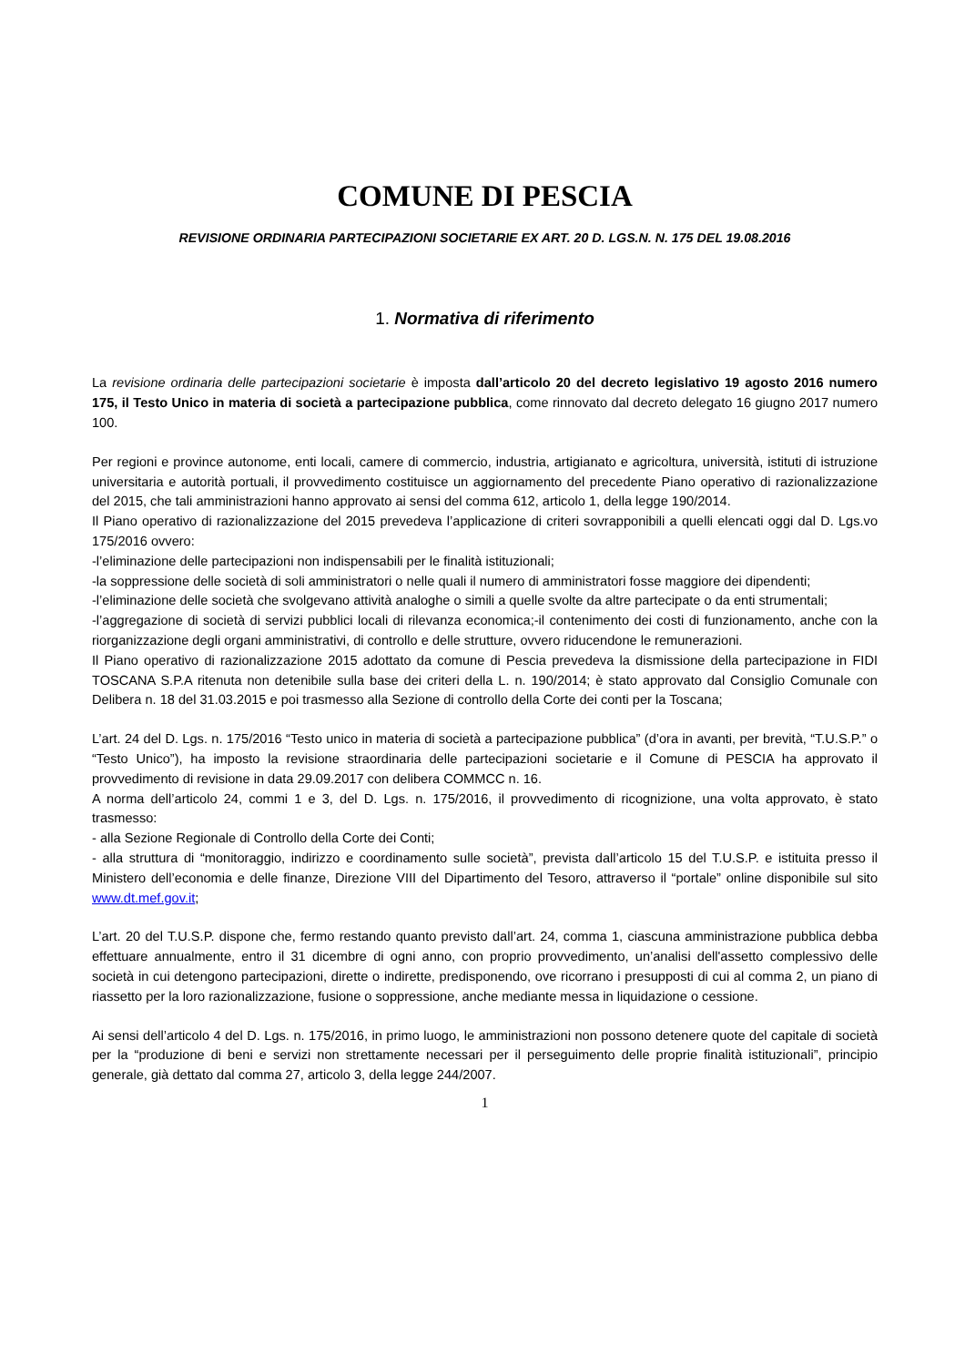COMUNE DI PESCIA
REVISIONE ORDINARIA PARTECIPAZIONI SOCIETARIE EX ART. 20 D. LGS.N. N. 175 DEL 19.08.2016
1. Normativa di riferimento
La revisione ordinaria delle partecipazioni societarie è imposta dall’articolo 20 del decreto legislativo 19 agosto 2016 numero 175, il Testo Unico in materia di società a partecipazione pubblica, come rinnovato dal decreto delegato 16 giugno 2017 numero 100.
Per regioni e province autonome, enti locali, camere di commercio, industria, artigianato e agricoltura, università, istituti di istruzione universitaria e autorità portuali, il provvedimento costituisce un aggiornamento del precedente Piano operativo di razionalizzazione del 2015, che tali amministrazioni hanno approvato ai sensi del comma 612, articolo 1, della legge 190/2014.
Il Piano operativo di razionalizzazione del 2015 prevedeva l’applicazione di criteri sovrapponibili a quelli elencati oggi dal D. Lgs.vo 175/2016 ovvero:
-l’eliminazione delle partecipazioni non indispensabili per le finalità istituzionali;
-la soppressione delle società di soli amministratori o nelle quali il numero di amministratori fosse maggiore dei dipendenti;
-l’eliminazione delle società che svolgevano attività analoghe o simili a quelle svolte da altre partecipate o da enti strumentali;
-l’aggregazione di società di servizi pubblici locali di rilevanza economica;-il contenimento dei costi di funzionamento, anche con la riorganizzazione degli organi amministrativi, di controllo e delle strutture, ovvero riducendone le remunerazioni.
Il Piano operativo di razionalizzazione 2015 adottato da comune di Pescia prevedeva la dismissione della partecipazione in FIDI TOSCANA S.P.A ritenuta non detenibile sulla base dei criteri della L. n. 190/2014; è stato approvato dal Consiglio Comunale con Delibera n. 18 del 31.03.2015 e poi trasmesso alla Sezione di controllo della Corte dei conti per la Toscana;
L’art. 24 del D. Lgs. n. 175/2016 “Testo unico in materia di società a partecipazione pubblica” (d’ora in avanti, per brevità, “T.U.S.P.” o “Testo Unico”), ha imposto la revisione straordinaria delle partecipazioni societarie e il Comune di PESCIA ha approvato il provvedimento di revisione in data 29.09.2017 con delibera COMMCC n. 16.
A norma dell’articolo 24, commi 1 e 3, del D. Lgs. n. 175/2016, il provvedimento di ricognizione, una volta approvato, è stato trasmesso:
- alla Sezione Regionale di Controllo della Corte dei Conti;
- alla struttura di “monitoraggio, indirizzo e coordinamento sulle società”, prevista dall’articolo 15 del T.U.S.P. e istituita presso il Ministero dell’economia e delle finanze, Direzione VIII del Dipartimento del Tesoro, attraverso il “portale” online disponibile sul sito www.dt.mef.gov.it;
L’art. 20 del T.U.S.P. dispone che, fermo restando quanto previsto dall’art. 24, comma 1, ciascuna amministrazione pubblica debba effettuare annualmente, entro il 31 dicembre di ogni anno, con proprio provvedimento, un’analisi dell'assetto complessivo delle società in cui detengono partecipazioni, dirette o indirette, predisponendo, ove ricorrano i presupposti di cui al comma 2, un piano di riassetto per la loro razionalizzazione, fusione o soppressione, anche mediante messa in liquidazione o cessione.
Ai sensi dell’articolo 4 del D. Lgs. n. 175/2016, in primo luogo, le amministrazioni non possono detenere quote del capitale di società per la “produzione di beni e servizi non strettamente necessari per il perseguimento delle proprie finalità istituzionali”, principio generale, già dettato dal comma 27, articolo 3, della legge 244/2007.
1